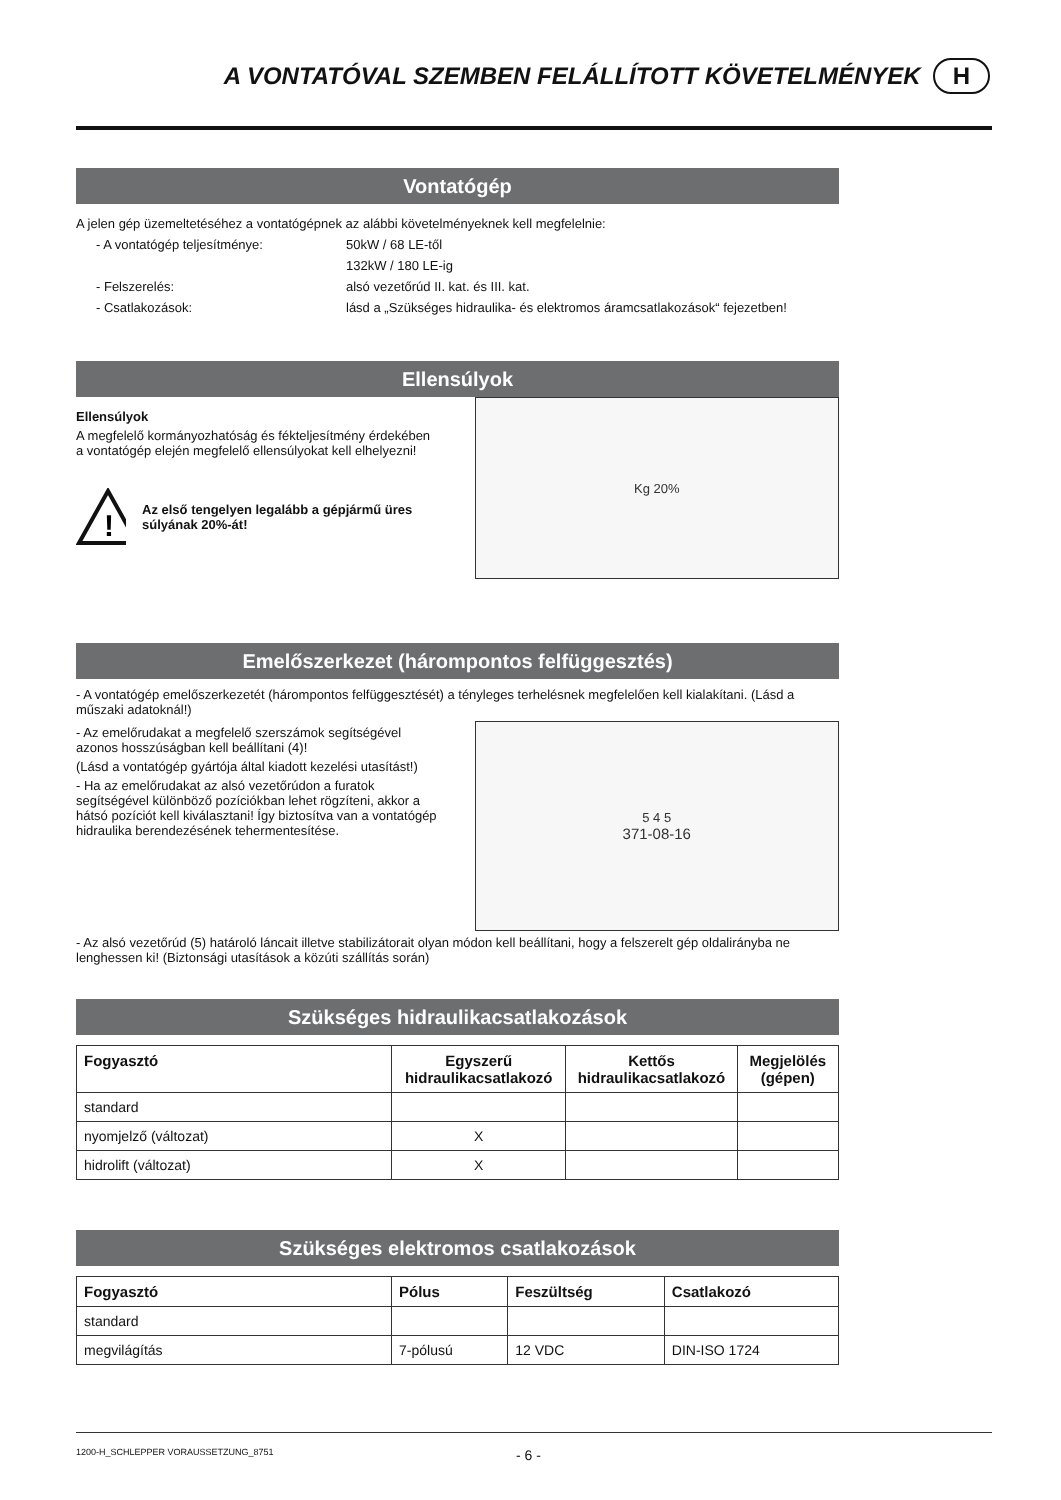A VONTATÓVAL SZEMBEN FELÁLLÍTOTT KÖVETELMÉNYEK H
Vontatógép
A jelen gép üzemeltetéséhez a vontatógépnek az alábbi követelményeknek kell megfelelnie:
- A vontatógép teljesítménye: 50kW / 68 LE-től
132kW / 180 LE-ig
- Felszerelés: alsó vezetőrúd II. kat. és III. kat.
- Csatlakozások: lásd a „Szükséges hidraulika- és elektromos áramcsatlakozások“ fejezetben!
Ellensúlyok
Ellensúlyok
A megfelelő kormányozhatóság és fékteljesítmény érdekében a vontatógép elején megfelelő ellensúlyokat kell elhelyezni!
!
Az első tengelyen legalább a gépjármű üres súlyának 20%-át!
Kg 20%
Emelőszerkezet (hárompontos felfüggesztés)
- A vontatógép emelőszerkezetét (hárompontos felfüggesztését) a tényleges terhelésnek megfelelően kell kialakítani. (Lásd a műszaki adatoknál!)
- Az emelőrudakat a megfelelő szerszámok segítségével azonos hosszúságban kell beállítani (4)!
(Lásd a vontatógép gyártója által kiadott kezelési utasítást!)
- Ha az emelőrudakat az alsó vezetőrúdon a furatok segítségével különböző pozíciókban lehet rögzíteni, akkor a hátsó pozíciót kell kiválasztani! Így biztosítva van a vontatógép hidraulika berendezésének tehermentesítése.
5 4 5
371-08-16
- Az alsó vezetőrúd (5) határoló láncait illetve stabilizátorait olyan módon kell beállítani, hogy a felszerelt gép oldalirányba ne lenghessen ki! (Biztonsági utasítások a közúti szállítás során)
Szükséges hidraulikacsatlakozások
| Fogyasztó | Egyszerű hidraulikacsatlakozó | Kettős hidraulikacsatlakozó | Megjelölés (gépen) |
| --- | --- | --- | --- |
| standard | | | |
| nyomjelző (változat) | X | | |
| hidrolift (változat) | X | | |
Szükséges elektromos csatlakozások
| Fogyasztó | Pólus | Feszültség | Csatlakozó |
| --- | --- | --- | --- |
| standard | | | |
| megvilágítás | 7-pólusú | 12 VDC | DIN-ISO 1724 |
1200-H_SCHLEPPER VORAUSSETZUNG_8751 - 6 -